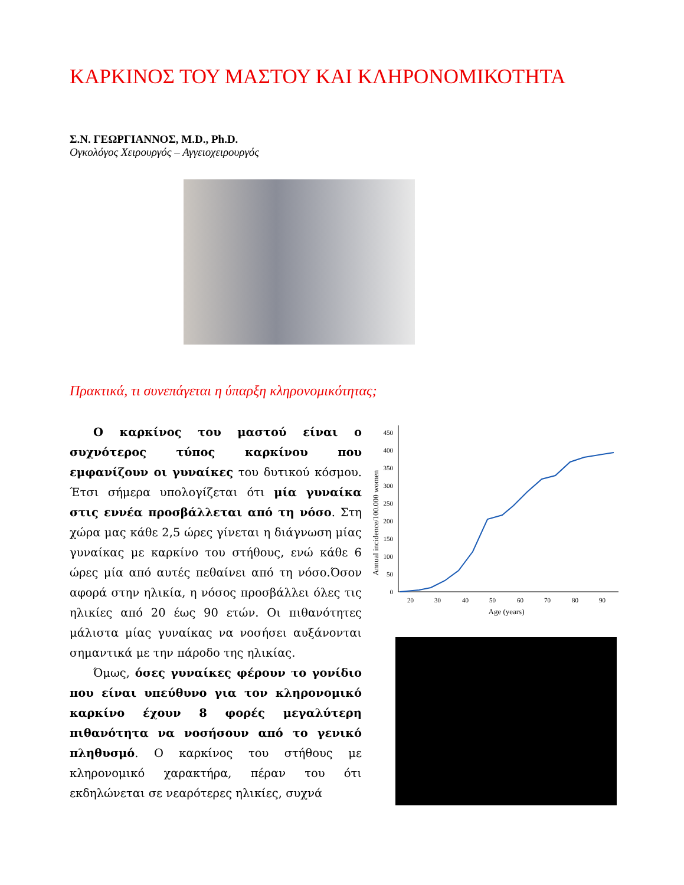ΚΑΡΚΙΝΟΣ ΤΟΥ ΜΑΣΤΟΥ ΚΑΙ ΚΛΗΡΟΝΟΜΙΚΟΤΗΤΑ
Σ.Ν. ΓΕΩΡΓΙΑΝΝΟΣ, M.D., Ph.D.
Ογκολόγος Χειρουργός – Αγγειοχειρουργός
Πρακτικά, τι συνεπάγεται η ύπαρξη κληρονομικότητας;
Ο καρκίνος του μαστού είναι ο συχνότερος τύπος καρκίνου που εμφανίζουν οι γυναίκες του δυτικού κόσμου. Έτσι σήμερα υπολογίζεται ότι μία γυναίκα στις εννέα προσβάλλεται από τη νόσο. Στη χώρα μας κάθε 2,5 ώρες γίνεται η διάγνωση μίας γυναίκας με καρκίνο του στήθους, ενώ κάθε 6 ώρες μία από αυτές πεθαίνει από τη νόσο.Όσον αφορά στην ηλικία, η νόσος προσβάλλει όλες τις ηλικίες από 20 έως 90 ετών. Οι πιθανότητες μάλιστα μίας γυναίκας να νοσήσει αυξάνονται σημαντικά με την πάροδο της ηλικίας.
Όμως, όσες γυναίκες φέρουν το γονίδιο που είναι υπεύθυνο για τον κληρονομικό καρκίνο έχουν 8 φορές μεγαλύτερη πιθανότητα να νοσήσουν από το γενικό πληθυσμό. Ο καρκίνος του στήθους με κληρονομικό χαρακτήρα, πέραν του ότι εκδηλώνεται σε νεαρότερες ηλικίες, συχνά
Annual incidence/100.000 women
0
50
100
150
200
250
300
350
400
450
20
30
40
50
60
70
80
90
Age (years)